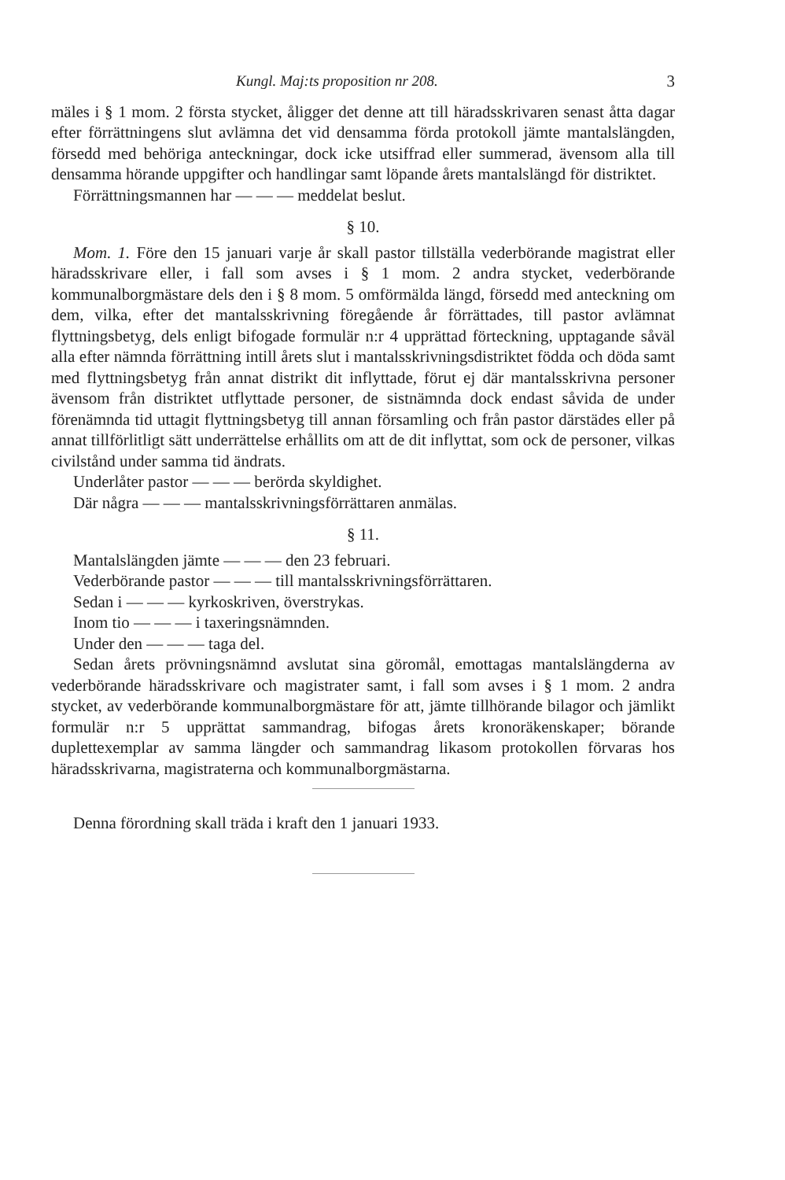Kungl. Maj:ts proposition nr 208. 3
mäles i § 1 mom. 2 första stycket, åligger det denne att till häradsskrivaren senast åtta dagar efter förrättningens slut avlämna det vid densamma förda protokoll jämte mantalslängden, försedd med behöriga anteckningar, dock icke utsiffrad eller summerad, ävensom alla till densamma hörande uppgifter och handlingar samt löpande årets mantalslängd för distriktet.
Förrättningsmannen har — — — meddelat beslut.
§ 10.
Mom. 1. Före den 15 januari varje år skall pastor tillställa vederbörande magistrat eller häradsskrivare eller, i fall som avses i § 1 mom. 2 andra stycket, vederbörande kommunalborgmästare dels den i § 8 mom. 5 omförmälda längd, försedd med anteckning om dem, vilka, efter det mantalsskrivning föregående år förrättades, till pastor avlämnat flyttningsbetyg, dels enligt bifogade formulär n:r 4 upprättad förteckning, upptagande såväl alla efter nämnda förrättning intill årets slut i mantalsskrivningsdistriktet födda och döda samt med flyttningsbetyg från annat distrikt dit inflyttade, förut ej där mantalsskrivna personer ävensom från distriktet utflyttade personer, de sistnämnda dock endast såvida de under förenämnda tid uttagit flyttningsbetyg till annan församling och från pastor därstädes eller på annat tillförlitligt sätt underrättelse erhållits om att de dit inflyttat, som ock de personer, vilkas civilstånd under samma tid ändrats.
Underlåter pastor — — — berörda skyldighet.
Där några — — — mantalsskrivningsförrättaren anmälas.
§ 11.
Mantalslängden jämte — — — den 23 februari.
Vederbörande pastor — — — till mantalsskrivningsförrättaren.
Sedan i — — — kyrkoskriven, överstrykas.
Inom tio — — — i taxeringsnämnden.
Under den — — — taga del.
Sedan årets prövningsnämnd avslutat sina göromål, emottagas mantalslängderna av vederbörande häradsskrivare och magistrater samt, i fall som avses i § 1 mom. 2 andra stycket, av vederbörande kommunalborgmästare för att, jämte tillhörande bilagor och jämlikt formulär n:r 5 upprättat sammandrag, bifogas årets kronoräkenskaper; börande duplettexemplar av samma längder och sammandrag likasom protokollen förvaras hos häradsskrivarna, magistraterna och kommunalborgmästarna.
Denna förordning skall träda i kraft den 1 januari 1933.